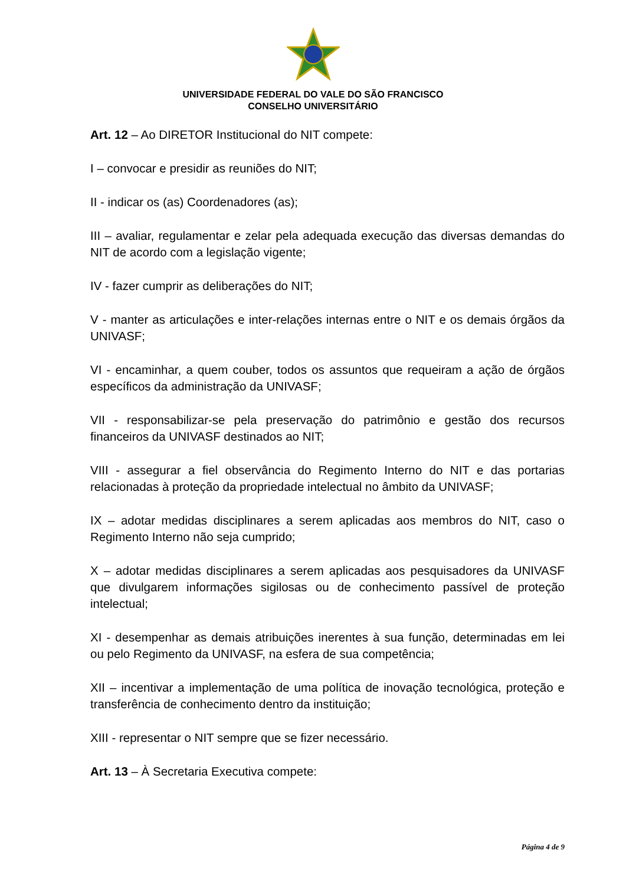UNIVERSIDADE FEDERAL DO VALE DO SÃO FRANCISCO
CONSELHO UNIVERSITÁRIO
Art. 12 – Ao DIRETOR Institucional do NIT compete:
I – convocar e presidir as reuniões do NIT;
II - indicar os (as) Coordenadores (as);
III – avaliar, regulamentar e zelar pela adequada execução das diversas demandas do NIT de acordo com a legislação vigente;
IV - fazer cumprir as deliberações do NIT;
V - manter as articulações e inter-relações internas entre o NIT e os demais órgãos da UNIVASF;
VI - encaminhar, a quem couber, todos os assuntos que requeiram a ação de órgãos específicos da administração da UNIVASF;
VII - responsabilizar-se pela preservação do patrimônio e gestão dos recursos financeiros da UNIVASF destinados ao NIT;
VIII - assegurar a fiel observância do Regimento Interno do NIT e das portarias relacionadas à proteção da propriedade intelectual no âmbito da UNIVASF;
IX – adotar medidas disciplinares a serem aplicadas aos membros do NIT, caso o Regimento Interno não seja cumprido;
X – adotar medidas disciplinares a serem aplicadas aos pesquisadores da UNIVASF que divulgarem informações sigilosas ou de conhecimento passível de proteção intelectual;
XI - desempenhar as demais atribuições inerentes à sua função, determinadas em lei ou pelo Regimento da UNIVASF, na esfera de sua competência;
XII – incentivar a implementação de uma política de inovação tecnológica, proteção e transferência de conhecimento dentro da instituição;
XIII - representar o NIT sempre que se fizer necessário.
Art. 13 – À Secretaria Executiva compete:
Página 4 de 9